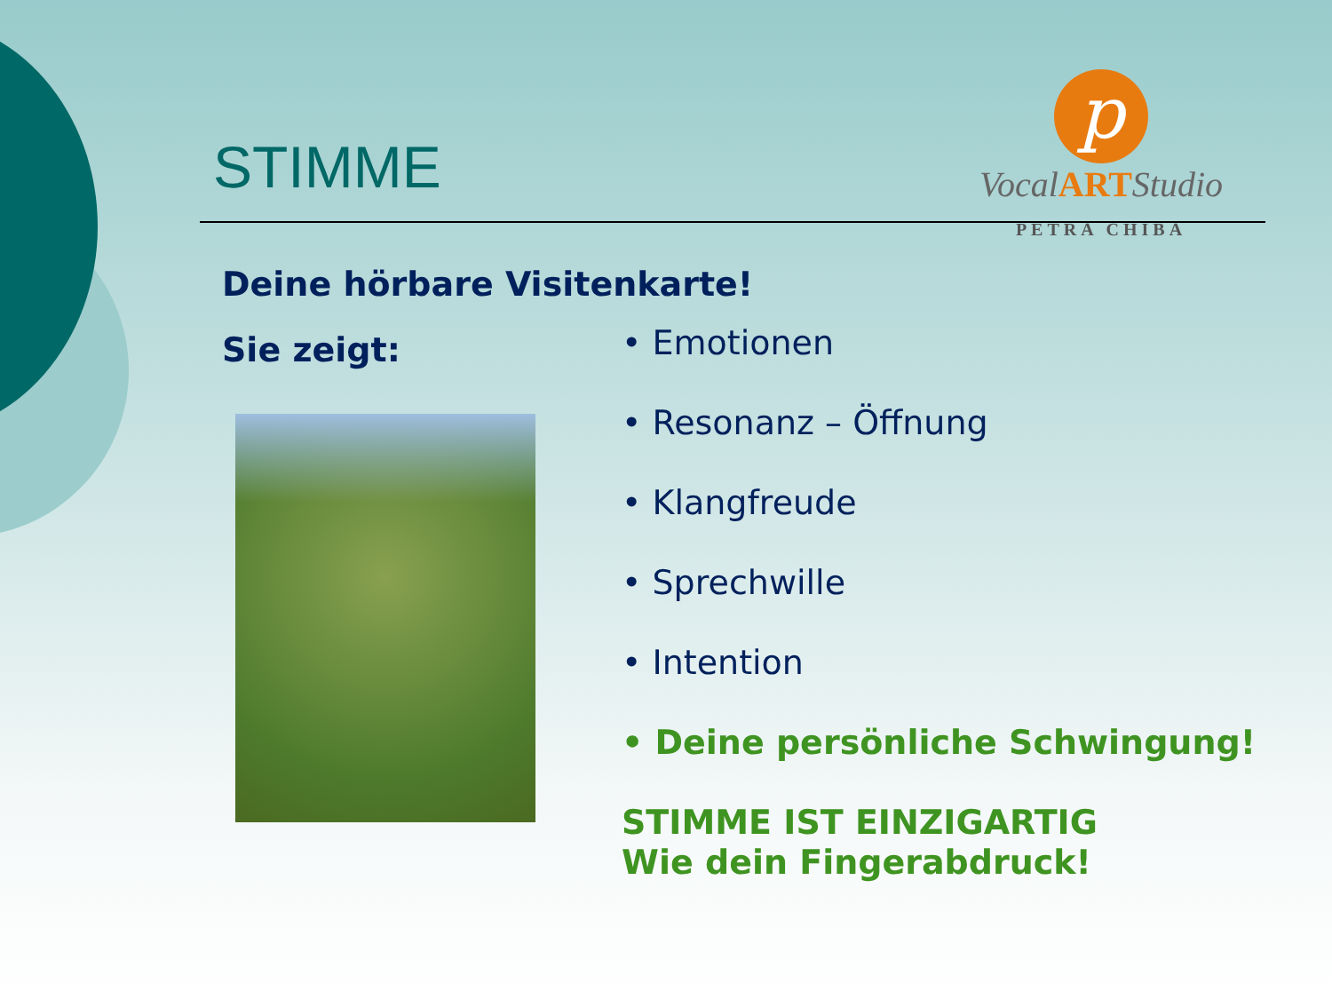p
VocalARTStudio
PETRA CHIBA
STIMME
Deine hörbare Visitenkarte!
Sie zeigt:
• Emotionen
• Resonanz – Öffnung
• Klangfreude
• Sprechwille
• Intention
• Deine persönliche Schwingung!
STIMME IST EINZIGARTIG
Wie dein Fingerabdruck!